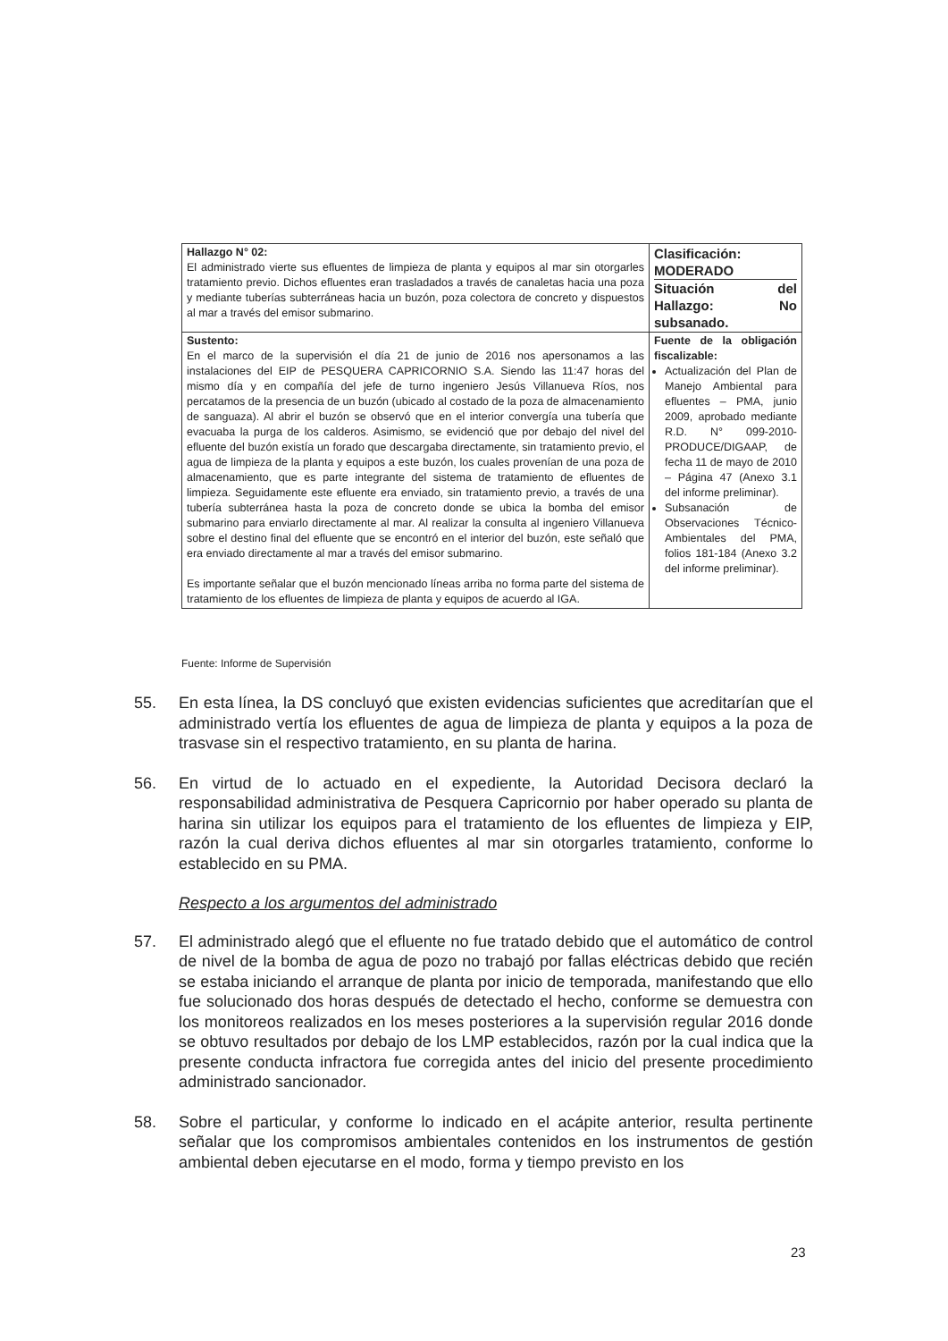| Hallazgo N° 02: El administrado vierte sus efluentes de limpieza de planta y equipos al mar sin otorgarles tratamiento previo. Dichos efluentes eran trasladados a través de canaletas hacia una poza y mediante tuberías subterráneas hacia un buzón, poza colectora de concreto y dispuestos al mar a través del emisor submarino. | Clasificación: MODERADO Situación del Hallazgo: No subsanado. |
| Sustento: En el marco de la supervisión el día 21 de junio de 2016 nos apersonamos a las instalaciones del EIP de PESQUERA CAPRICORNIO S.A. Siendo las 11:47 horas del mismo día y en compañía del jefe de turno ingeniero Jesús Villanueva Ríos, nos percatamos de la presencia de un buzón (ubicado al costado de la poza de almacenamiento de sanguaza). Al abrir el buzón se observó que en el interior convergía una tubería que evacuaba la purga de los calderos. Asimismo, se evidenció que por debajo del nivel del efluente del buzón existía un forado que descargaba directamente, sin tratamiento previo, el agua de limpieza de la planta y equipos a este buzón, los cuales provenían de una poza de almacenamiento, que es parte integrante del sistema de tratamiento de efluentes de limpieza. Seguidamente este efluente era enviado, sin tratamiento previo, a través de una tubería subterránea hasta la poza de concreto donde se ubica la bomba del emisor submarino para enviarlo directamente al mar. Al realizar la consulta al ingeniero Villanueva sobre el destino final del efluente que se encontró en el interior del buzón, este señaló que era enviado directamente al mar a través del emisor submarino. Es importante señalar que el buzón mencionado líneas arriba no forma parte del sistema de tratamiento de los efluentes de limpieza de planta y equipos de acuerdo al IGA. | Fuente de la obligación fiscalizable: Actualización del Plan de Manejo Ambiental para efluentes – PMA, junio 2009, aprobado mediante R.D. N° 099-2010-PRODUCE/DIGAAP, de fecha 11 de mayo de 2010 – Página 47 (Anexo 3.1 del informe preliminar). Subsanación de Observaciones Técnico-Ambientales del PMA, folios 181-184 (Anexo 3.2 del informe preliminar). |
Fuente: Informe de Supervisión
55. En esta línea, la DS concluyó que existen evidencias suficientes que acreditarían que el administrado vertía los efluentes de agua de limpieza de planta y equipos a la poza de trasvase sin el respectivo tratamiento, en su planta de harina.
56. En virtud de lo actuado en el expediente, la Autoridad Decisora declaró la responsabilidad administrativa de Pesquera Capricornio por haber operado su planta de harina sin utilizar los equipos para el tratamiento de los efluentes de limpieza y EIP, razón la cual deriva dichos efluentes al mar sin otorgarles tratamiento, conforme lo establecido en su PMA.
Respecto a los argumentos del administrado
57. El administrado alegó que el efluente no fue tratado debido que el automático de control de nivel de la bomba de agua de pozo no trabajó por fallas eléctricas debido que recién se estaba iniciando el arranque de planta por inicio de temporada, manifestando que ello fue solucionado dos horas después de detectado el hecho, conforme se demuestra con los monitoreos realizados en los meses posteriores a la supervisión regular 2016 donde se obtuvo resultados por debajo de los LMP establecidos, razón por la cual indica que la presente conducta infractora fue corregida antes del inicio del presente procedimiento administrado sancionador.
58. Sobre el particular, y conforme lo indicado en el acápite anterior, resulta pertinente señalar que los compromisos ambientales contenidos en los instrumentos de gestión ambiental deben ejecutarse en el modo, forma y tiempo previsto en los
23